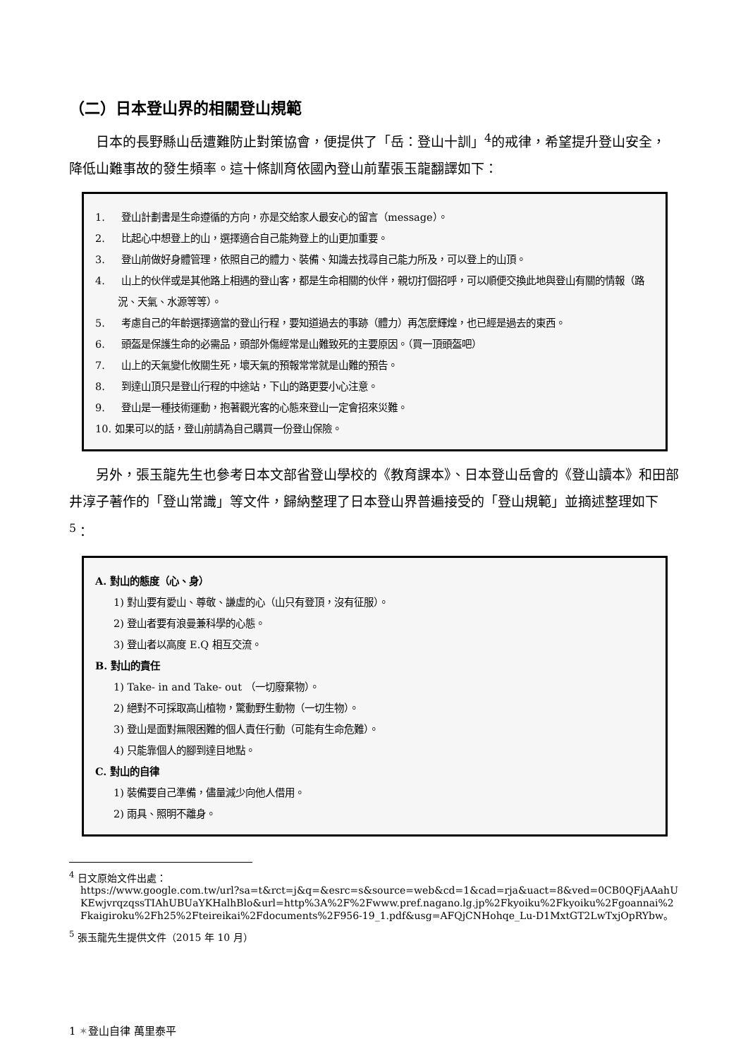（二）日本登山界的相關登山規範
日本的長野縣山岳遭難防止對策協會，便提供了「岳：登山十訓」<sup>4</sup>的戒律，希望提升登山安全，降低山難事故的發生頻率。這十條訓育依國內登山前輩張玉龍翻譯如下：
1. 登山計劃書是生命遵循的方向，亦是交給家人最安心的留言（message）。
2. 比起心中想登上的山，選擇適合自己能夠登上的山更加重要。
3. 登山前做好身體管理，依照自己的體力、裝備、知識去找尋自己能力所及，可以登上的山頂。
4. 山上的伙伴或是其他路上相遇的登山客，都是生命相關的伙伴，親切打個招呼，可以順便交換此地與登山有關的情報（路況、天氣、水源等等）。
5. 考慮自己的年齡選擇適當的登山行程，要知道過去的事跡（體力）再怎麼輝煌，也已經是過去的東西。
6. 頭盔是保護生命的必需品，頭部外傷經常是山難致死的主要原因。（買一頂頭盔吧）
7. 山上的天氣變化攸關生死，壞天氣的預報常常就是山難的預告。
8. 到達山頂只是登山行程的中途站，下山的路更要小心注意。
9. 登山是一種技術運動，抱著觀光客的心態來登山一定會招來災難。
10. 如果可以的話，登山前請為自己購買一份登山保險。
另外，張玉龍先生也參考日本文部省登山學校的《教育課本》、日本登山岳會的《登山讀本》和田部井淳子著作的「登山常識」等文件，歸納整理了日本登山界普遍接受的「登山規範」並摘述整理如下<sup>5</sup>：
A. 對山的態度（心、身）
1) 對山要有愛山、尊敬、謙虛的心（山只有登頂，沒有征服）。
2) 登山者要有浪曼兼科學的心態。
3) 登山者以高度 E.Q 相互交流。
B. 對山的責任
1) Take- in and Take- out （一切廢棄物）。
2) 絕對不可採取高山植物，驚動野生動物（一切生物）。
3) 登山是面對無限困難的個人責任行動（可能有生命危難）。
4) 只能靠個人的腳到達目地點。
C. 對山的自律
1) 裝備要自己準備，儘量減少向他人借用。
2) 雨具、照明不離身。
<sup>4</sup> 日文原始文件出處：
https://www.google.com.tw/url?sa=t&rct=j&q=&esrc=s&source=web&cd=1&cad=rja&uact=8&ved=0CB0QFjAAahUKEwjvrqzqssTIAhUBUaYKHalhBlo&url=http%3A%2F%2Fwww.pref.nagano.lg.jp%2Fkyoiku%2Fkyoiku%2Fgoannai%2Fkaigiroku%2Fh25%2Fteireikai%2Fdocuments%2F956-19_1.pdf&usg=AFQjCNHohqe_Lu-D1MxtGT2LwTxjOpRYbw。
<sup>5</sup> 張玉龍先生提供文件（2015 年 10 月）
1 ✶登山自律 萬里泰平